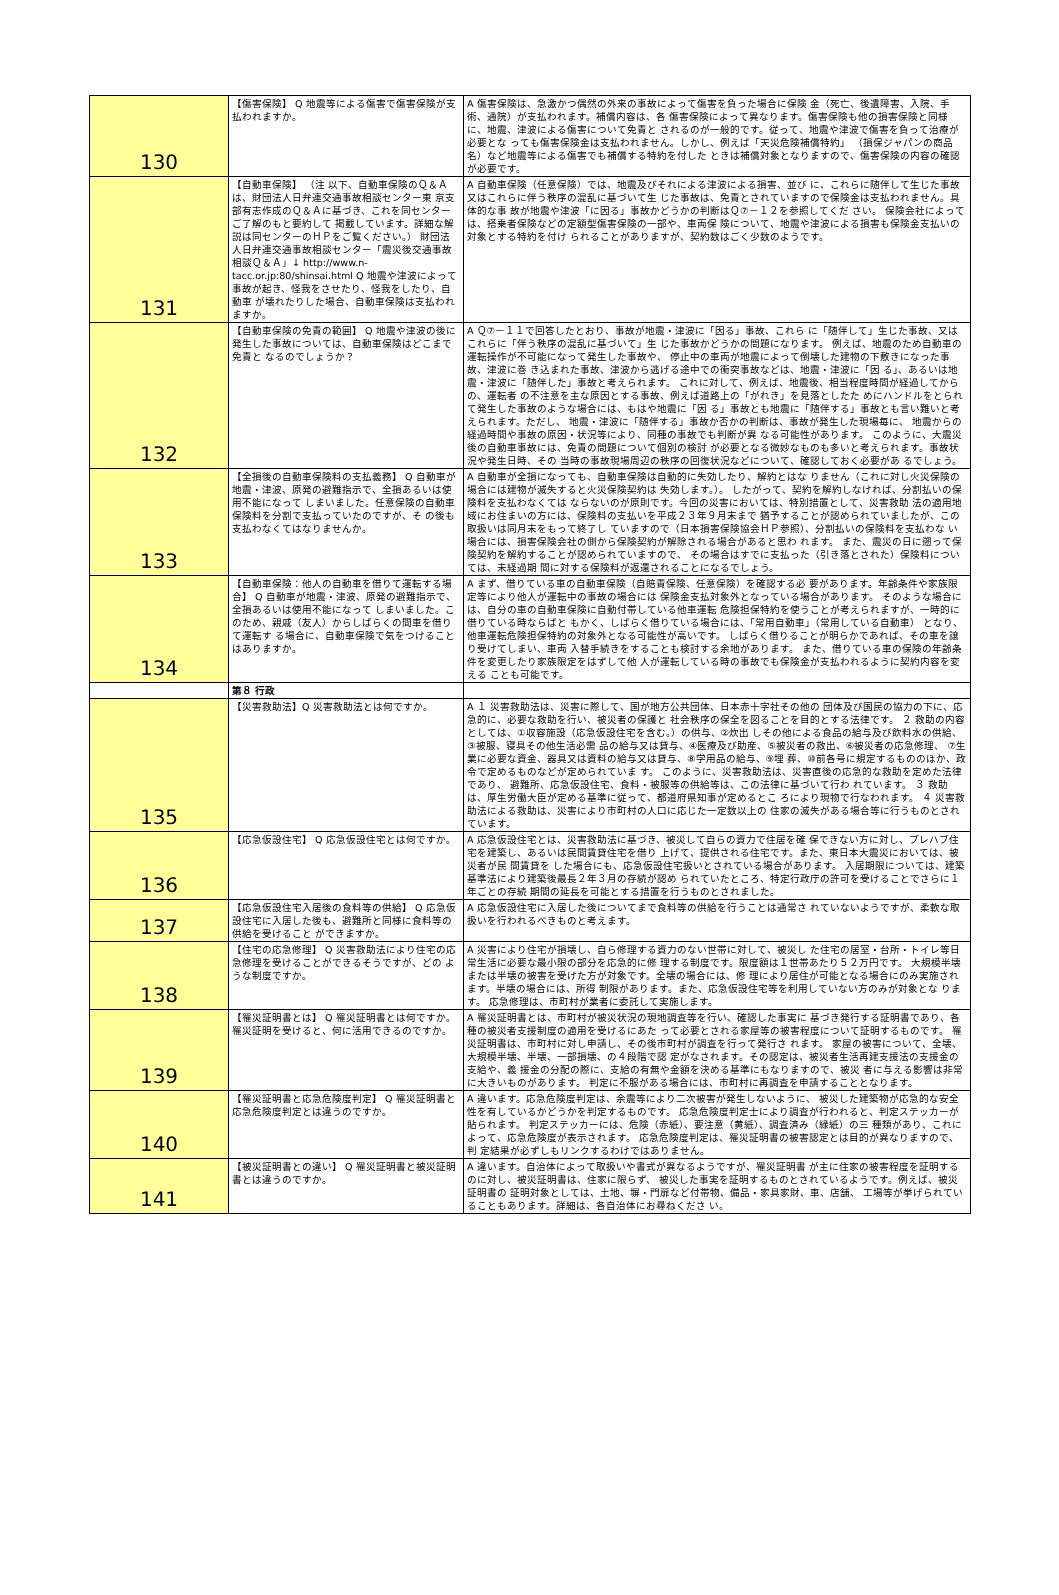| 130 | 【傷害保険】 Q 地震等による傷害で傷害保険が支払われますか。 | A 傷害保険は、急激かつ偶然の外来の事故によって傷害を負った場合に保険 金（死亡、後遺障害、入院、手術、通院）が支払われます。補償内容は、各 傷害保険によって異なります。傷害保険も他の損害保険と同様に、地震、津波による傷害について免責と されるのが一般的です。従って、地震や津波で傷害を負って治療が必要とな っても傷害保険金は支払われません。しかし、例えば「天災危険補償特約」 （損保ジャパンの商品名）など地震等による傷害でも補償する特約を付した ときは補償対象となりますので、傷害保険の内容の確認が必要です。 |
| 131 | 【自動車保険】 （注 以下、自動車保険のＱ＆Ａは、財団法人日弁連交通事故相談センター東 京支部有志作成のＱ＆Ａに基づき、これを同センターご了解のもと要約して 掲載しています。詳細な解説は同センターのＨＰをご覧ください。） 財団法人日弁連交通事故相談センター「震災後交通事故相談Ｑ＆Ａ」↓ http://www.n-tacc.or.jp:80/shinsai.html Q 地震や津波によって事故が起き、怪我をさせたり、怪我をしたり、自動車 が壊れたりした場合、自動車保険は支払われますか。 | A 自動車保険（任意保険）では、地震及びそれによる津波による損害、並び に、これらに随伴して生じた事故又はこれらに伴う秩序の混乱に基づいて生 じた事故は、免責とされていますので保険金は支払われません。具体的な事 故が地震や津波「に因る」事故かどうかの判断はＱ⑦－１２を参照してくだ さい。 保険会社によっては、搭乗者保険などの定額型傷害保険の一部や、車両保 険について、地震や津波による損害も保険金支払いの対象とする特約を付け られることがありますが、契約数はごく少数のようです。 |
| 132 | 【自動車保険の免責の範囲】 Q 地震や津波の後に発生した事故については、自動車保険はどこまで免責と なるのでしょうか？ | A Ｑ⑦－１１で回答したとおり、事故が地震・津波に「因る」事故、これら に「随伴して」生じた事故、又はこれらに「伴う秩序の混乱に基づいて」生 じた事故かどうかの問題になります。 例えば、地震のため自動車の運転操作が不可能になって発生した事故や、 停止中の車両が地震によって倒壊した建物の下敷きになった事故、津波に巻 き込まれた事故、津波から逃げる途中での衝突事故などは、地震・津波に「因 る」、あるいは地震・津波に「随伴した」事故と考えられます。 これに対して、例えば、地震後、相当程度時間が経過してからの、運転者 の不注意を主な原因とする事故、例えば道路上の「がれき」を見落としたた めにハンドルをとられて発生した事故のような場合には、もはや地震に「因 る」事故とも地震に「随伴する」事故とも言い難いと考えられます。ただし、 地震・津波に「随伴する」事故か否かの判断は、事故が発生した現場毎に、 地震からの経過時間や事故の原因・状況等により、同種の事故でも判断が異 なる可能性があります。 このように、大震災後の自動車事故には、免責の問題について個別の検討 が必要となる微妙なものも多いと考えられます。事故状況や発生日時、その 当時の事故現場周辺の秩序の回復状況などについて、確認しておく必要があ るでしょう。 |
| 133 | 【全損後の自動車保険料の支払義務】 Q 自動車が地震・津波、原発の避難指示で、全損あるいは使用不能になって しまいました。任意保険の自動車保険料を分割で支払っていたのですが、そ の後も支払わなくてはなりませんか。 | A 自動車が全損になっても、自動車保険は自動的に失効したり、解約とはな りません（これに対し火災保険の場合には建物が滅失すると火災保険契約は 失効します。）。 したがって、契約を解約しなければ、分割払いの保険料を支払わなくては ならないのが原則です。今回の災害においては、特別措置として、災害救助 法の適用地域にお住まいの方には、保険料の支払いを平成２３年９月末まで 猶予することが認められていましたが、この取扱いは同月末をもって終了し ていますので（日本損害保険協会ＨＰ参照）、分割払いの保険料を支払わな い場合には、損害保険会社の側から保険契約が解除される場合があると思わ れます。 また、震災の日に遡って保険契約を解約することが認められていますので、 その場合はすでに支払った（引き落とされた）保険料については、未経過期 間に対する保険料が返還されることになるでしょう。 |
| 134 | 【自動車保険：他人の自動車を借りて運転する場合】 Q 自動車が地震・津波、原発の避難指示で、全損あるいは使用不能になって しまいました。このため、親戚（友人）からしばらくの間車を借りて運転す る場合に、自動車保険で気をつけることはありますか。 | A まず、借りている車の自動車保険（自賠責保険、任意保険）を確認する必 要があります。年齢条件や家族限定等により他人が運転中の事故の場合には 保険金支払対象外となっている場合があります。 そのような場合には、自分の車の自動車保険に自動付帯している他車運転 危険担保特約を使うことが考えられますが、一時的に借りている時ならばと もかく、しばらく借りている場合には、「常用自動車」（常用している自動車） となり、他車運転危険担保特約の対象外となる可能性が高いです。 しばらく借りることが明らかであれば、その車を譲り受けてしまい、車両 入替手続きをすることも検討する余地があります。 また、借りている車の保険の年齢条件を変更したり家族限定をはずして他 人が運転している時の事故でも保険金が支払われるように契約内容を変える ことも可能です。 |
| | 第８ 行政 | |
| 135 | 【災害救助法】Q 災害救助法とは何ですか。 | A １ 災害救助法は、災害に際して、国が地方公共団体、日本赤十字社その他の 団体及び国民の協力の下に、応急的に、必要な救助を行い、被災者の保護と 社会秩序の保全を図ることを目的とする法律です。 ２ 救助の内容としては、①収容施設（応急仮設住宅を含む。）の供与、②炊出 しその他による食品の給与及び飲料水の供給、③被服、寝具その他生活必需 品の給与又は貸与、④医療及び助産、⑤被災者の救出、⑥被災者の応急修理、 ⑦生業に必要な資金、器具又は資料の給与又は貸与、⑧学用品の給与、⑨埋 葬、⑩前各号に規定するもののほか、政令で定めるものなどが定められていま す。 このように、災害救助法は、災害直後の応急的な救助を定めた法律であり、 避難所、応急仮設住宅、食料・被服等の供給等は、この法律に基づいて行わ れています。 ３ 救助は、厚生労働大臣が定める基準に従って、都道府県知事が定めるとこ ろにより現物で行なわれます。 ４ 災害救助法による救助は、災害により市町村の人口に応じた一定数以上の 住家の滅失がある場合等に行うものとされています。 |
| 136 | 【応急仮設住宅】 Q 応急仮設住宅とは何ですか。 | A 応急仮設住宅とは、災害救助法に基づき、被災して自らの資力で住居を確 保できない方に対し、プレハブ住宅を建築し、あるいは民間賃貸住宅を借り 上げて、提供される住宅です。また、東日本大震災においては、被災者が民 間賃貸を した場合にも、応急仮設住宅扱いとされている場合があります。 入居期限については、建築基準法により建築後最長２年３月の存続が認め られていたところ、特定行政庁の許可を受けることでさらに１年ごとの存続 期間の延長を可能とする措置を行うものとされました。 |
| 137 | 【応急仮設住宅入居後の食料等の供給】 Q 応急仮設住宅に入居した後も、避難所と同様に食料等の供給を受けること ができますか。 | A 応急仮設住宅に入居した後についてまで食料等の供給を行うことは通常さ れていないようですが、柔軟な取扱いを行われるべきものと考えます。 |
| 138 | 【住宅の応急修理】 Q 災害救助法により住宅の応急修理を受けることができるそうですが、どの ような制度ですか。 | A 災害により住宅が損壊し、自ら修理する資力のない世帯に対して、被災し た住宅の居室・台所・トイレ等日常生活に必要な最小限の部分を応急的に修 理する制度です。限度額は１世帯あたり５２万円です。 大規模半壊または半壊の被害を受けた方が対象です。全壊の場合には、修 理により居住が可能となる場合にのみ実施されます。半壊の場合には、所得 制限があります。また、応急仮設住宅等を利用していない方のみが対象とな ります。 応急修理は、市町村が業者に委託して実施します。 |
| 139 | 【罹災証明書とは】 Q 罹災証明書とは何ですか。罹災証明を受けると、何に活用できるのですか。 | A 罹災証明書とは、市町村が被災状況の現地調査等を行い、確認した事実に 基づき発行する証明書であり、各種の被災者支援制度の適用を受けるにあた って必要とされる家屋等の被害程度について証明するものです。 罹災証明書は、市町村に対し申請し、その後市町村が調査を行って発行さ れます。 家屋の被害について、全壊、大規模半壊、半壊、一部損壊、の４段階で認 定がなされます。その認定は、被災者生活再建支援法の支援金の支給や、義 援金の分配の際に、支給の有無や金額を決める基準にもなりますので、被災 者に与える影響は非常に大きいものがあります。 判定に不服がある場合には、市町村に再調査を申請することとなります。 |
| 140 | 【罹災証明書と応急危険度判定】 Q 罹災証明書と応急危険度判定とは違うのですか。 | A 違います。応急危険度判定は、余震等により二次被害が発生しないように、 被災した建築物が応急的な安全性を有しているかどうかを判定するものです。 応急危険度判定士により調査が行われると、判定ステッカーが貼られます。 判定ステッカーには、危険（赤紙）、要注意（黄紙）、調査済み（緑紙）の三 種類があり、これによって、応急危険度が表示されます。 応急危険度判定は、罹災証明書の被害認定とは目的が異なりますので、判 定結果が必ずしもリンクするわけではありません。 |
| 141 | 【被災証明書との違い】 Q 罹災証明書と被災証明書とは違うのですか。 | A 違います。自治体によって取扱いや書式が異なるようですが、罹災証明書 が主に住家の被害程度を証明するのに対し、被災証明書は、住家に限らず、 被災した事実を証明するものとされているようです。例えば、被災証明書の 証明対象としては、土地、塀・門扉など付帯物、備品・家具家財、車、店舗、 工場等が挙げられていることもあります。詳細は、各自治体にお尋ねくださ い。 |